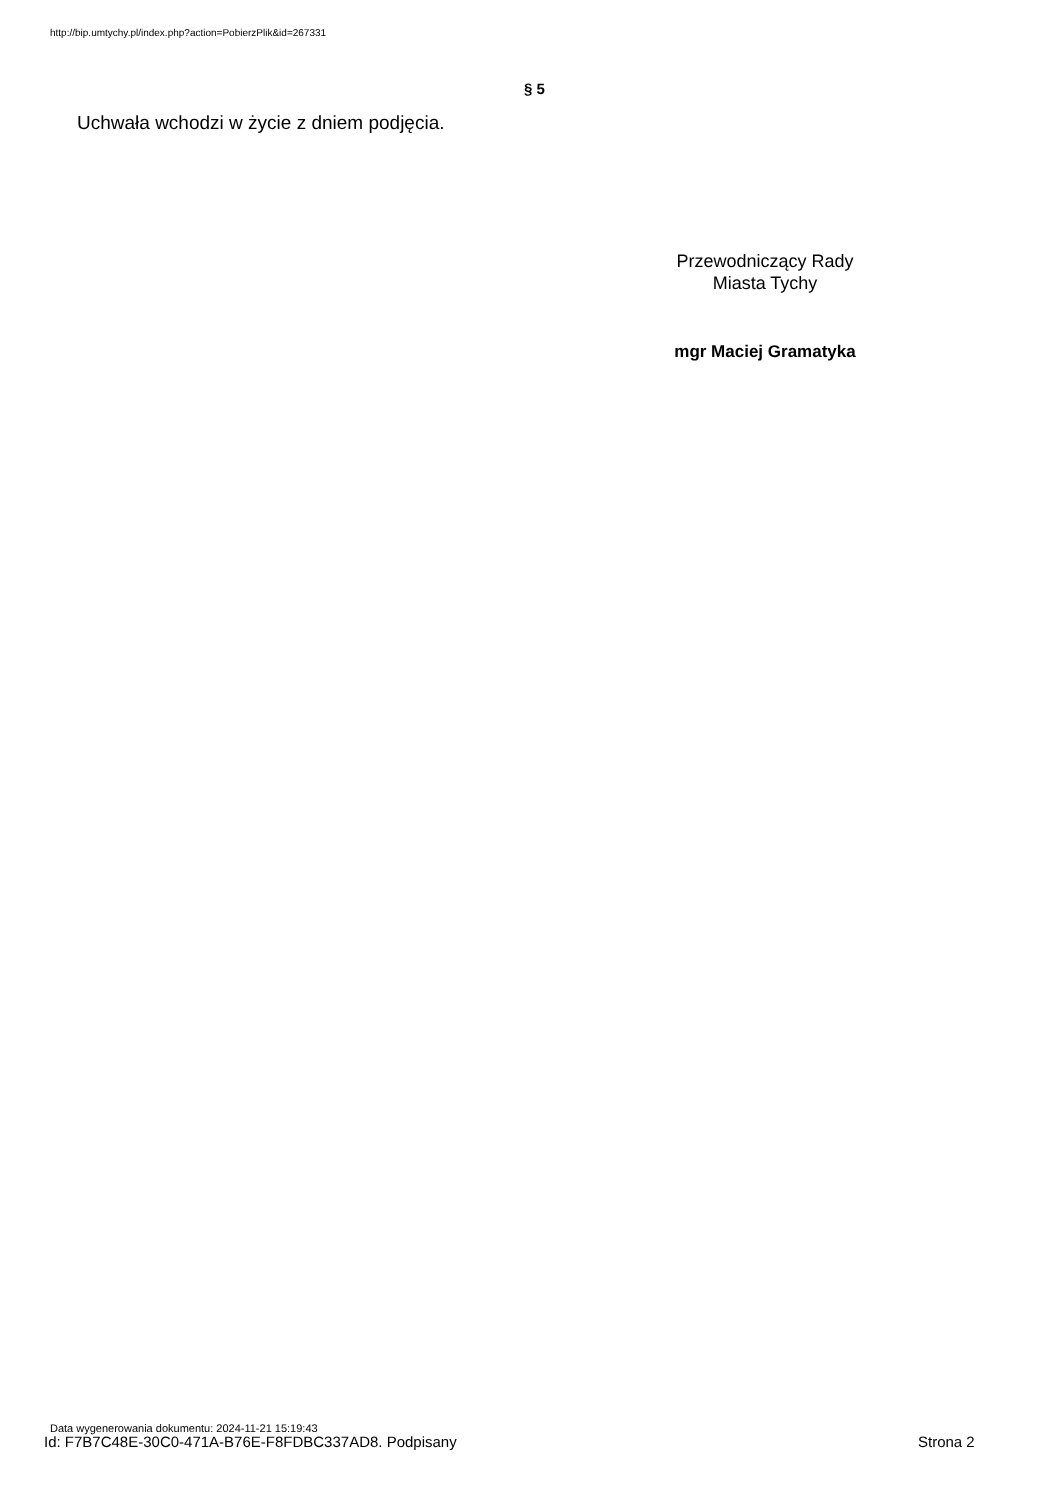http://bip.umtychy.pl/index.php?action=PobierzPlik&id=267331
§ 5
Uchwała wchodzi w życie z dniem podjęcia.
Przewodniczący Rady
Miasta Tychy
mgr Maciej Gramatyka
Data wygenerowania dokumentu: 2024-11-21 15:19:43
Id: F7B7C48E-30C0-471A-B76E-F8FDBC337AD8. Podpisany
Strona 2